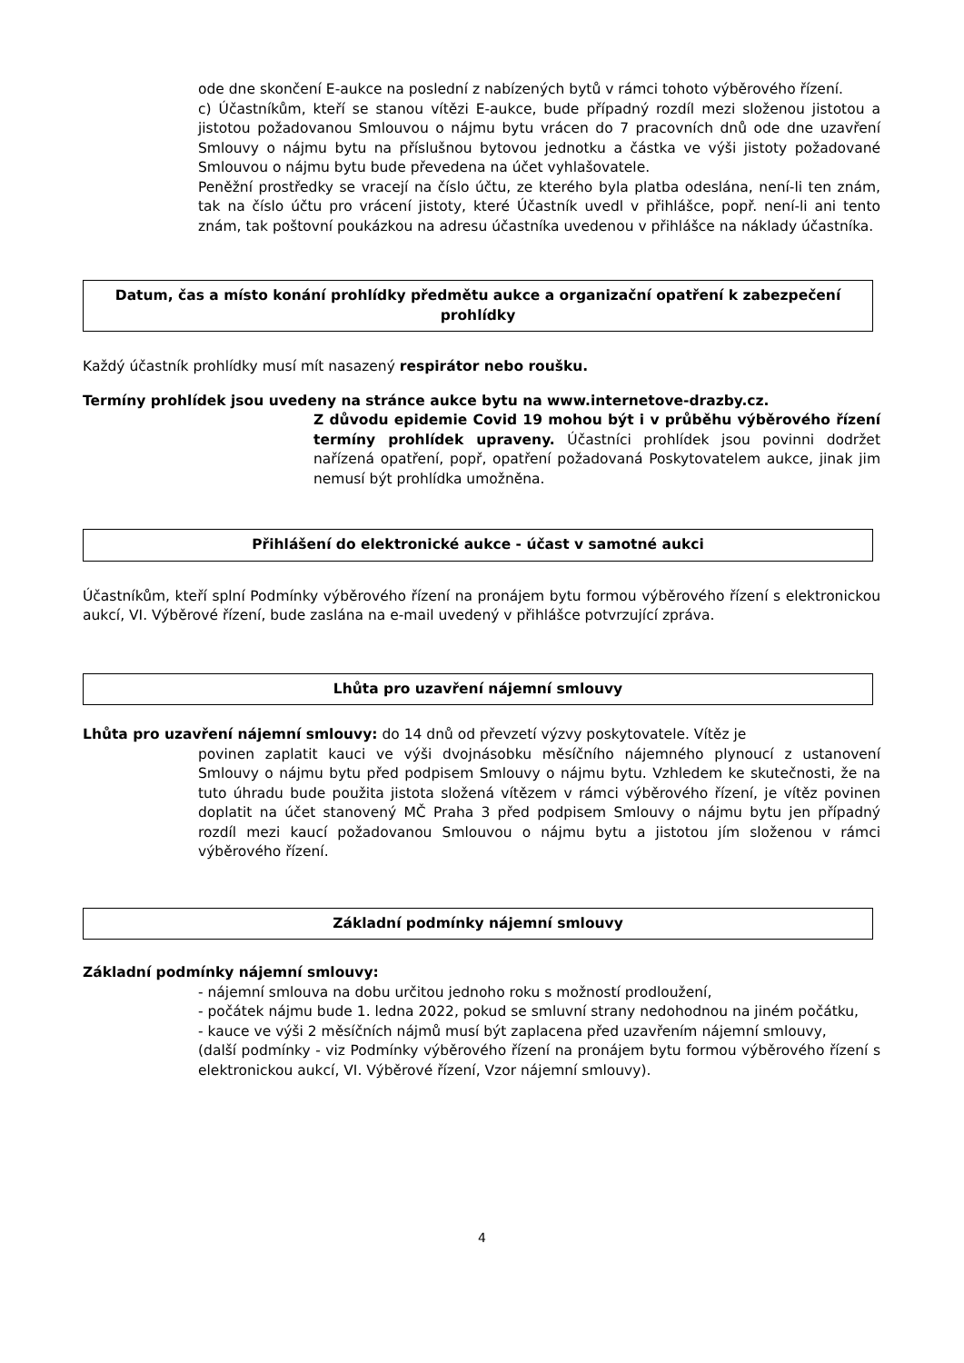ode dne skončení E-aukce na poslední z nabízených bytů v rámci tohoto výběrového řízení.
c) Účastníkům, kteří se stanou vítězi E-aukce, bude případný rozdíl mezi složenou jistotou a jistotou požadovanou Smlouvou o nájmu bytu vrácen do 7 pracovních dnů ode dne uzavření Smlouvy o nájmu bytu na příslušnou bytovou jednotku a částka ve výši jistoty požadované Smlouvou o nájmu bytu bude převedena na účet vyhlašovatele.
Peněžní prostředky se vracejí na číslo účtu, ze kterého byla platba odeslána, není-li ten znám, tak na číslo účtu pro vrácení jistoty, které Účastník uvedl v přihlášce, popř. není-li ani tento znám, tak poštovní poukázkou na adresu účastníka uvedenou v přihlášce na náklady účastníka.
Datum, čas a místo konání prohlídky předmětu aukce a organizační opatření k zabezpečení prohlídky
Každý účastník prohlídky musí mít nasazený respirátor nebo roušku.
Termíny prohlídek jsou uvedeny na stránce aukce bytu na www.internetove-drazby.cz.
Z důvodu epidemie Covid 19 mohou být i v průběhu výběrového řízení termíny prohlídek upraveny. Účastníci prohlídek jsou povinni dodržet nařízená opatření, popř, opatření požadovaná Poskytovatelem aukce, jinak jim nemusí být prohlídka umožněna.
Přihlášení do elektronické aukce - účast v samotné aukci
Účastníkům, kteří splní Podmínky výběrového řízení na pronájem bytu formou výběrového řízení s elektronickou aukcí, VI. Výběrové řízení, bude zaslána na e-mail uvedený v přihlášce potvrzující zpráva.
Lhůta pro uzavření nájemní smlouvy
Lhůta pro uzavření nájemní smlouvy: do 14 dnů od převzetí výzvy poskytovatele. Vítěz je
povinen zaplatit kauci ve výši dvojnásobku měsíčního nájemného plynoucí z ustanovení Smlouvy o nájmu bytu před podpisem Smlouvy o nájmu bytu. Vzhledem ke skutečnosti, že na tuto úhradu bude použita jistota složená vítězem v rámci výběrového řízení, je vítěz povinen doplatit na účet stanovený MČ Praha 3 před podpisem Smlouvy o nájmu bytu jen případný rozdíl mezi kaucí požadovanou Smlouvou o nájmu bytu a jistotou jím složenou v rámci výběrového řízení.
Základní podmínky nájemní smlouvy
Základní podmínky nájemní smlouvy:
- nájemní smlouva na dobu určitou jednoho roku s možností prodloužení,
- počátek nájmu bude 1. ledna 2022, pokud se smluvní strany nedohodnou na jiném počátku,
- kauce ve výši 2 měsíčních nájmů musí být zaplacena před uzavřením nájemní smlouvy,
(další podmínky - viz Podmínky výběrového řízení na pronájem bytu formou výběrového řízení s elektronickou aukcí, VI. Výběrové řízení, Vzor nájemní smlouvy).
4